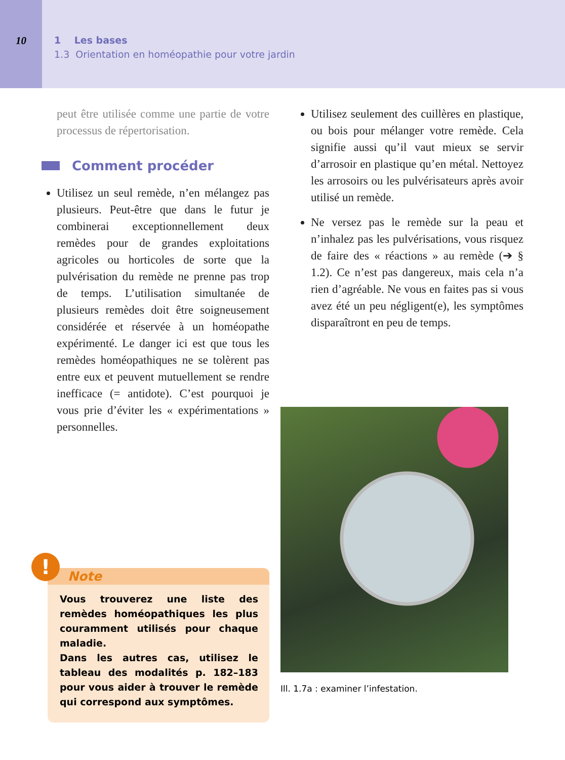10 1 Les bases
1.3 Orientation en homéopathie pour votre jardin
peut être utilisée comme une partie de votre processus de répertorisation.
Comment procéder
Utilisez un seul remède, n’en mélangez pas plusieurs. Peut-être que dans le futur je combinerai exceptionnellement deux remèdes pour de grandes exploitations agricoles ou horticoles de sorte que la pulvérisation du remède ne prenne pas trop de temps. L’utilisation simultanée de plusieurs remèdes doit être soigneusement considérée et réservée à un homéopathe expérimenté. Le danger ici est que tous les remèdes homéopathiques ne se tolèrent pas entre eux et peuvent mutuellement se rendre inefficace (= antidote). C’est pourquoi je vous prie d’éviter les « expérimentations » personnelles.
!
Note
Vous trouverez une liste des remèdes homéopathiques les plus couramment utilisés pour chaque maladie.
Dans les autres cas, utilisez le tableau des modalités p. 182–183 pour vous aider à trouver le remède qui correspond aux symptômes.
Utilisez seulement des cuillères en plastique, ou bois pour mélanger votre remède. Cela signifie aussi qu’il vaut mieux se servir d’arrosoir en plastique qu’en métal. Nettoyez les arrosoirs ou les pulvérisateurs après avoir utilisé un remède.
Ne versez pas le remède sur la peau et n’inhalez pas les pulvérisations, vous risquez de faire des « réactions » au remède (➔ § 1.2). Ce n’est pas dangereux, mais cela n’a rien d’agréable. Ne vous en faites pas si vous avez été un peu négligent(e), les symptômes disparaîtront en peu de temps.
Ill. 1.7a : examiner l’infestation.